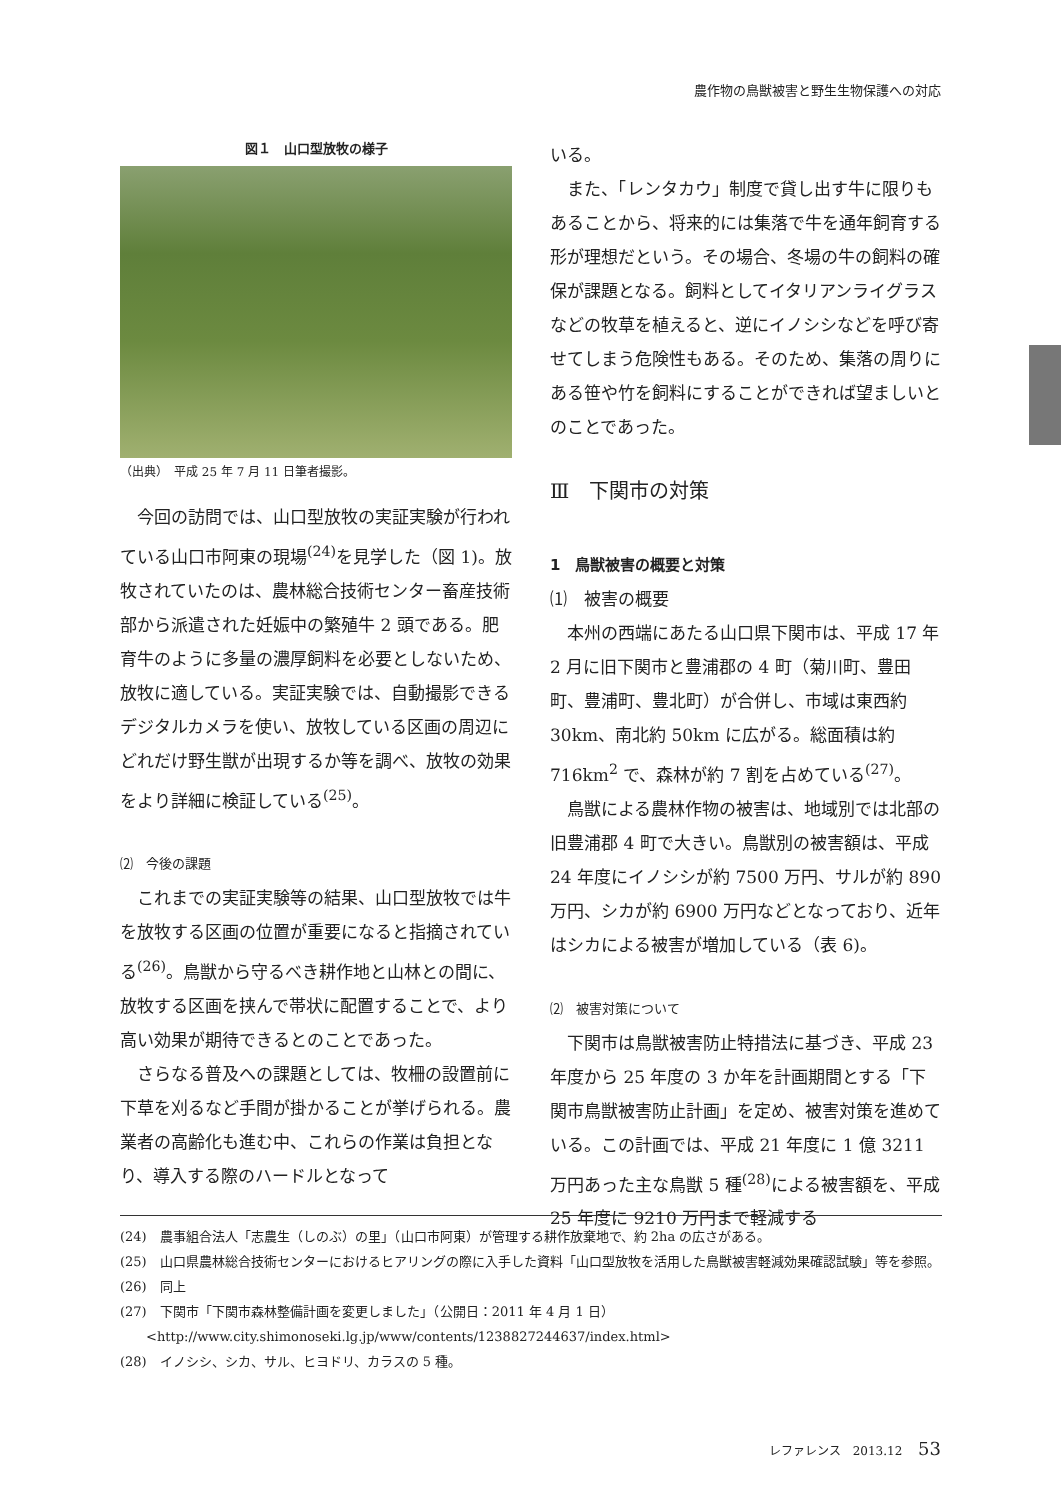農作物の鳥獣被害と野生生物保護への対応
図１　山口型放牧の様子
（出典）　平成 25 年 7 月 11 日筆者撮影。
今回の訪問では、山口型放牧の実証実験が行われている山口市阿東の現場<sup>(24)</sup>を見学した（図 1)。放牧されていたのは、農林総合技術センター畜産技術部から派遣された妊娠中の繁殖牛 2 頭である。肥育牛のように多量の濃厚飼料を必要としないため、放牧に適している。実証実験では、自動撮影できるデジタルカメラを使い、放牧している区画の周辺にどれだけ野生獣が出現するか等を調べ、放牧の効果をより詳細に検証している<sup>(25)</sup>。
⑵　今後の課題
これまでの実証実験等の結果、山口型放牧では牛を放牧する区画の位置が重要になると指摘されている<sup>(26)</sup>。鳥獣から守るべき耕作地と山林との間に、放牧する区画を挟んで帯状に配置することで、より高い効果が期待できるとのことであった。
さらなる普及への課題としては、牧柵の設置前に下草を刈るなど手間が掛かることが挙げられる。農業者の高齢化も進む中、これらの作業は負担となり、導入する際のハードルとなって
いる。
また、「レンタカウ」制度で貸し出す牛に限りもあることから、将来的には集落で牛を通年飼育する形が理想だという。その場合、冬場の牛の飼料の確保が課題となる。飼料としてイタリアンライグラスなどの牧草を植えると、逆にイノシシなどを呼び寄せてしまう危険性もある。そのため、集落の周りにある笹や竹を飼料にすることができれば望ましいとのことであった。
Ⅲ　下関市の対策
1　鳥獣被害の概要と対策
⑴　被害の概要
本州の西端にあたる山口県下関市は、平成 17 年 2 月に旧下関市と豊浦郡の 4 町（菊川町、豊田町、豊浦町、豊北町）が合併し、市域は東西約 30km、南北約 50km に広がる。総面積は約 716km<sup>2</sup> で、森林が約 7 割を占めている<sup>(27)</sup>。
鳥獣による農林作物の被害は、地域別では北部の旧豊浦郡 4 町で大きい。鳥獣別の被害額は、平成 24 年度にイノシシが約 7500 万円、サルが約 890 万円、シカが約 6900 万円などとなっており、近年はシカによる被害が増加している（表 6)。
⑵　被害対策について
下関市は鳥獣被害防止特措法に基づき、平成 23 年度から 25 年度の 3 か年を計画期間とする「下関市鳥獣被害防止計画」を定め、被害対策を進めている。この計画では、平成 21 年度に 1 億 3211 万円あった主な鳥獣 5 種<sup>(28)</sup>による被害額を、平成 25 年度に 9210 万円まで軽減する
(24)　農事組合法人「志農生（しのぶ）の里」（山口市阿東）が管理する耕作放棄地で、約 2ha の広さがある。
(25)　山口県農林総合技術センターにおけるヒアリングの際に入手した資料「山口型放牧を活用した鳥獣被害軽減効果確認試験」等を参照。
(26)　同上
(27)　下関市「下関市森林整備計画を変更しました」（公開日：2011 年 4 月 1 日）<http://www.city.shimonoseki.lg.jp/www/contents/1238827244637/index.html>
(28)　イノシシ、シカ、サル、ヒヨドリ、カラスの 5 種。
レファレンス　2013.12 53